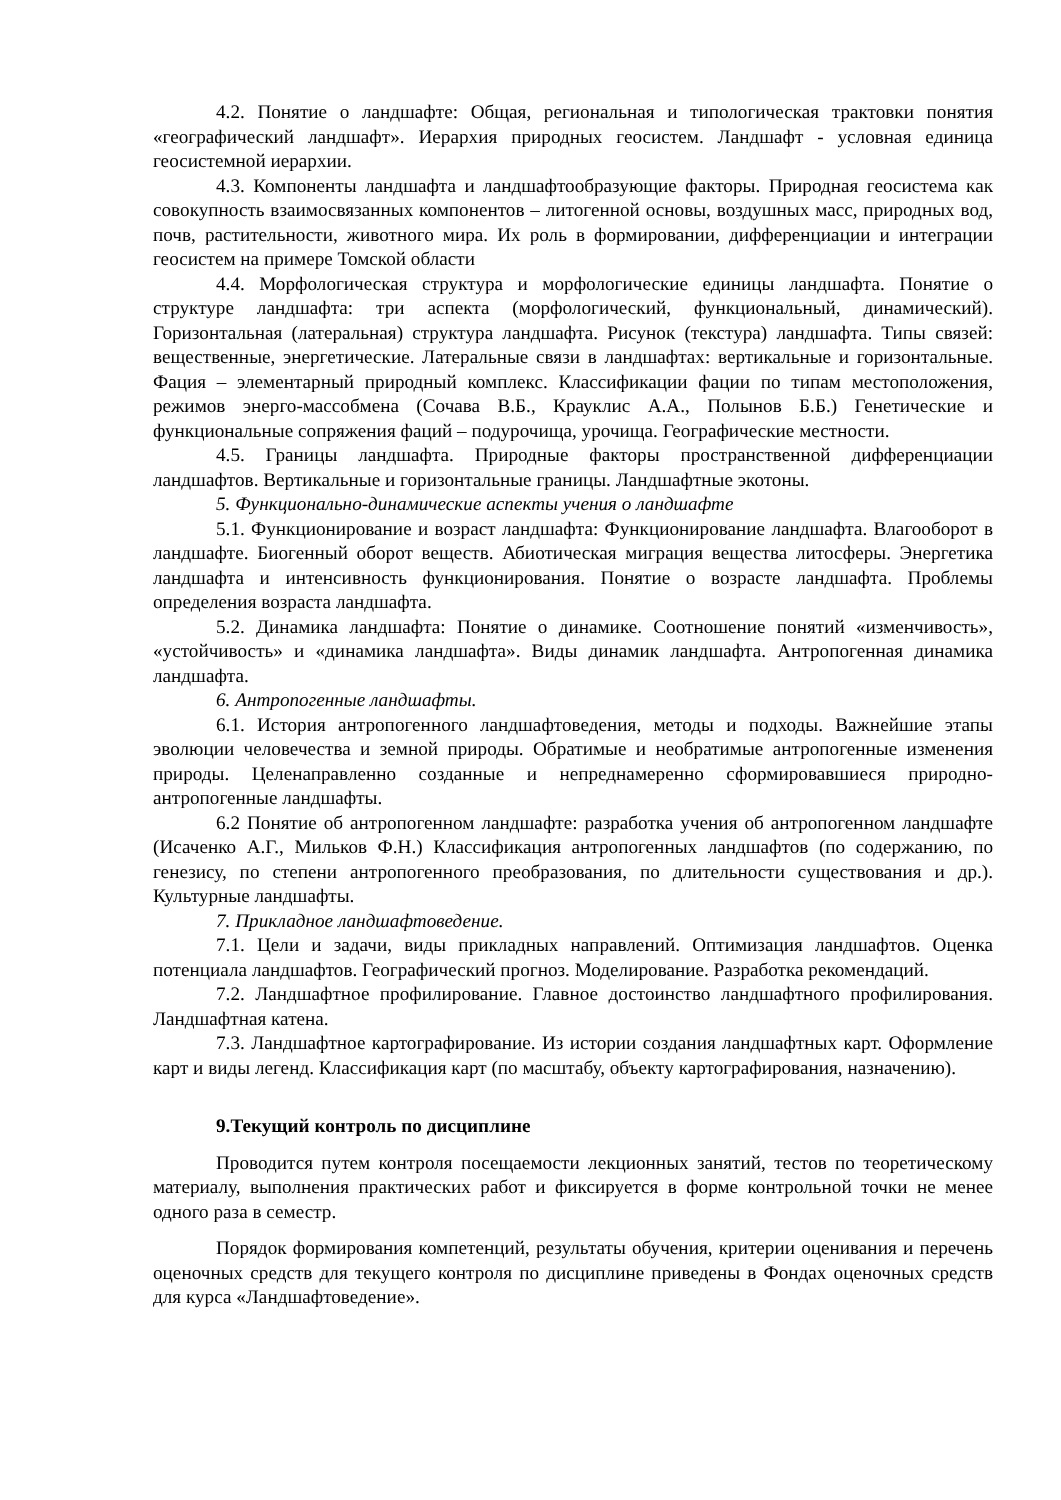4.2. Понятие о ландшафте: Общая, региональная и типологическая трактовки понятия «географический ландшафт». Иерархия природных геосистем. Ландшафт - условная единица геосистемной иерархии.
4.3. Компоненты ландшафта и ландшафтообразующие факторы. Природная геосистема как совокупность взаимосвязанных компонентов – литогенной основы, воздушных масс, природных вод, почв, растительности, животного мира. Их роль в формировании, дифференциации и интеграции геосистем на примере Томской области
4.4. Морфологическая структура и морфологические единицы ландшафта. Понятие о структуре ландшафта: три аспекта (морфологический, функциональный, динамический). Горизонтальная (латеральная) структура ландшафта. Рисунок (текстура) ландшафта. Типы связей: вещественные, энергетические. Латеральные связи в ландшафтах: вертикальные и горизонтальные. Фация – элементарный природный комплекс. Классификации фации по типам местоположения, режимов энерго-массобмена (Сочава В.Б., Крауклис А.А., Полынов Б.Б.) Генетические и функциональные сопряжения фаций – подурочища, урочища. Географические местности.
4.5. Границы ландшафта. Природные факторы пространственной дифференциации ландшафтов. Вертикальные и горизонтальные границы. Ландшафтные экотоны.
5. Функционально-динамические аспекты учения о ландшафте
5.1. Функционирование и возраст ландшафта: Функционирование ландшафта. Влагооборот в ландшафте. Биогенный оборот веществ. Абиотическая миграция вещества литосферы. Энергетика ландшафта и интенсивность функционирования. Понятие о возрасте ландшафта. Проблемы определения возраста ландшафта.
5.2. Динамика ландшафта: Понятие о динамике. Соотношение понятий «изменчивость», «устойчивость» и «динамика ландшафта». Виды динамик ландшафта. Антропогенная динамика ландшафта.
6. Антропогенные ландшафты.
6.1. История антропогенного ландшафтоведения, методы и подходы. Важнейшие этапы эволюции человечества и земной природы. Обратимые и необратимые антропогенные изменения природы. Целенаправленно созданные и непреднамеренно сформировавшиеся природно-антропогенные ландшафты.
6.2 Понятие об антропогенном ландшафте: разработка учения об антропогенном ландшафте (Исаченко А.Г., Мильков Ф.Н.) Классификация антропогенных ландшафтов (по содержанию, по генезису, по степени антропогенного преобразования, по длительности существования и др.). Культурные ландшафты.
7. Прикладное ландшафтоведение.
7.1. Цели и задачи, виды прикладных направлений. Оптимизация ландшафтов. Оценка потенциала ландшафтов. Географический прогноз. Моделирование. Разработка рекомендаций.
7.2. Ландшафтное профилирование. Главное достоинство ландшафтного профилирования. Ландшафтная катена.
7.3. Ландшафтное картографирование. Из истории создания ландшафтных карт. Оформление карт и виды легенд. Классификация карт (по масштабу, объекту картографирования, назначению).
9.Текущий контроль по дисциплине
Проводится путем контроля посещаемости лекционных занятий, тестов по теоретическому материалу, выполнения практических работ и фиксируется в форме контрольной точки не менее одного раза в семестр.
Порядок формирования компетенций, результаты обучения, критерии оценивания и перечень оценочных средств для текущего контроля по дисциплине приведены в Фондах оценочных средств для курса «Ландшафтоведение».